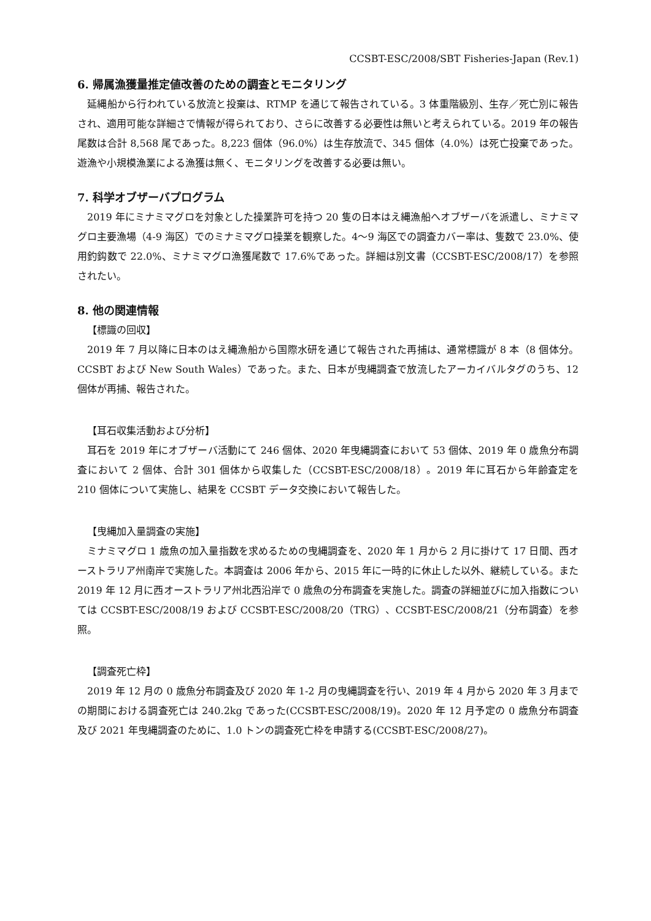CCSBT-ESC/2008/SBT Fisheries-Japan (Rev.1)
6. 帰属漁獲量推定値改善のための調査とモニタリング
延縄船から行われている放流と投棄は、RTMP を通じて報告されている。3 体重階級別、生存／死亡別に報告され、適用可能な詳細さで情報が得られており、さらに改善する必要性は無いと考えられている。2019 年の報告尾数は合計 8,568 尾であった。8,223 個体（96.0%）は生存放流で、345 個体（4.0%）は死亡投棄であった。遊漁や小規模漁業による漁獲は無く、モニタリングを改善する必要は無い。
7. 科学オブザーバプログラム
2019 年にミナミマグロを対象とした操業許可を持つ 20 隻の日本はえ縄漁船へオブザーバを派遣し、ミナミマグロ主要漁場（4-9 海区）でのミナミマグロ操業を観察した。4〜9 海区での調査カバー率は、隻数で 23.0%、使用釣鈎数で 22.0%、ミナミマグロ漁獲尾数で 17.6%であった。詳細は別文書（CCSBT-ESC/2008/17）を参照されたい。
8. 他の関連情報
【標識の回収】
2019 年 7 月以降に日本のはえ縄漁船から国際水研を通じて報告された再捕は、通常標識が 8 本（8 個体分。CCSBT および New South Wales）であった。また、日本が曳縄調査で放流したアーカイバルタグのうち、12 個体が再捕、報告された。
【耳石収集活動および分析】
耳石を 2019 年にオブザーバ活動にて 246 個体、2020 年曳縄調査において 53 個体、2019 年 0 歳魚分布調査において 2 個体、合計 301 個体から収集した（CCSBT-ESC/2008/18）。2019 年に耳石から年齢査定を 210 個体について実施し、結果を CCSBT データ交換において報告した。
【曳縄加入量調査の実施】
ミナミマグロ 1 歳魚の加入量指数を求めるための曳縄調査を、2020 年 1 月から 2 月に掛けて 17 日間、西オーストラリア州南岸で実施した。本調査は 2006 年から、2015 年に一時的に休止した以外、継続している。また 2019 年 12 月に西オーストラリア州北西沿岸で 0 歳魚の分布調査を実施した。調査の詳細並びに加入指数については CCSBT-ESC/2008/19 および CCSBT-ESC/2008/20（TRG）、CCSBT-ESC/2008/21（分布調査）を参照。
【調査死亡枠】
2019 年 12 月の 0 歳魚分布調査及び 2020 年 1-2 月の曳縄調査を行い、2019 年 4 月から 2020 年 3 月までの期間における調査死亡は 240.2kg であった(CCSBT-ESC/2008/19)。2020 年 12 月予定の 0 歳魚分布調査及び 2021 年曳縄調査のために、1.0 トンの調査死亡枠を申請する(CCSBT-ESC/2008/27)。